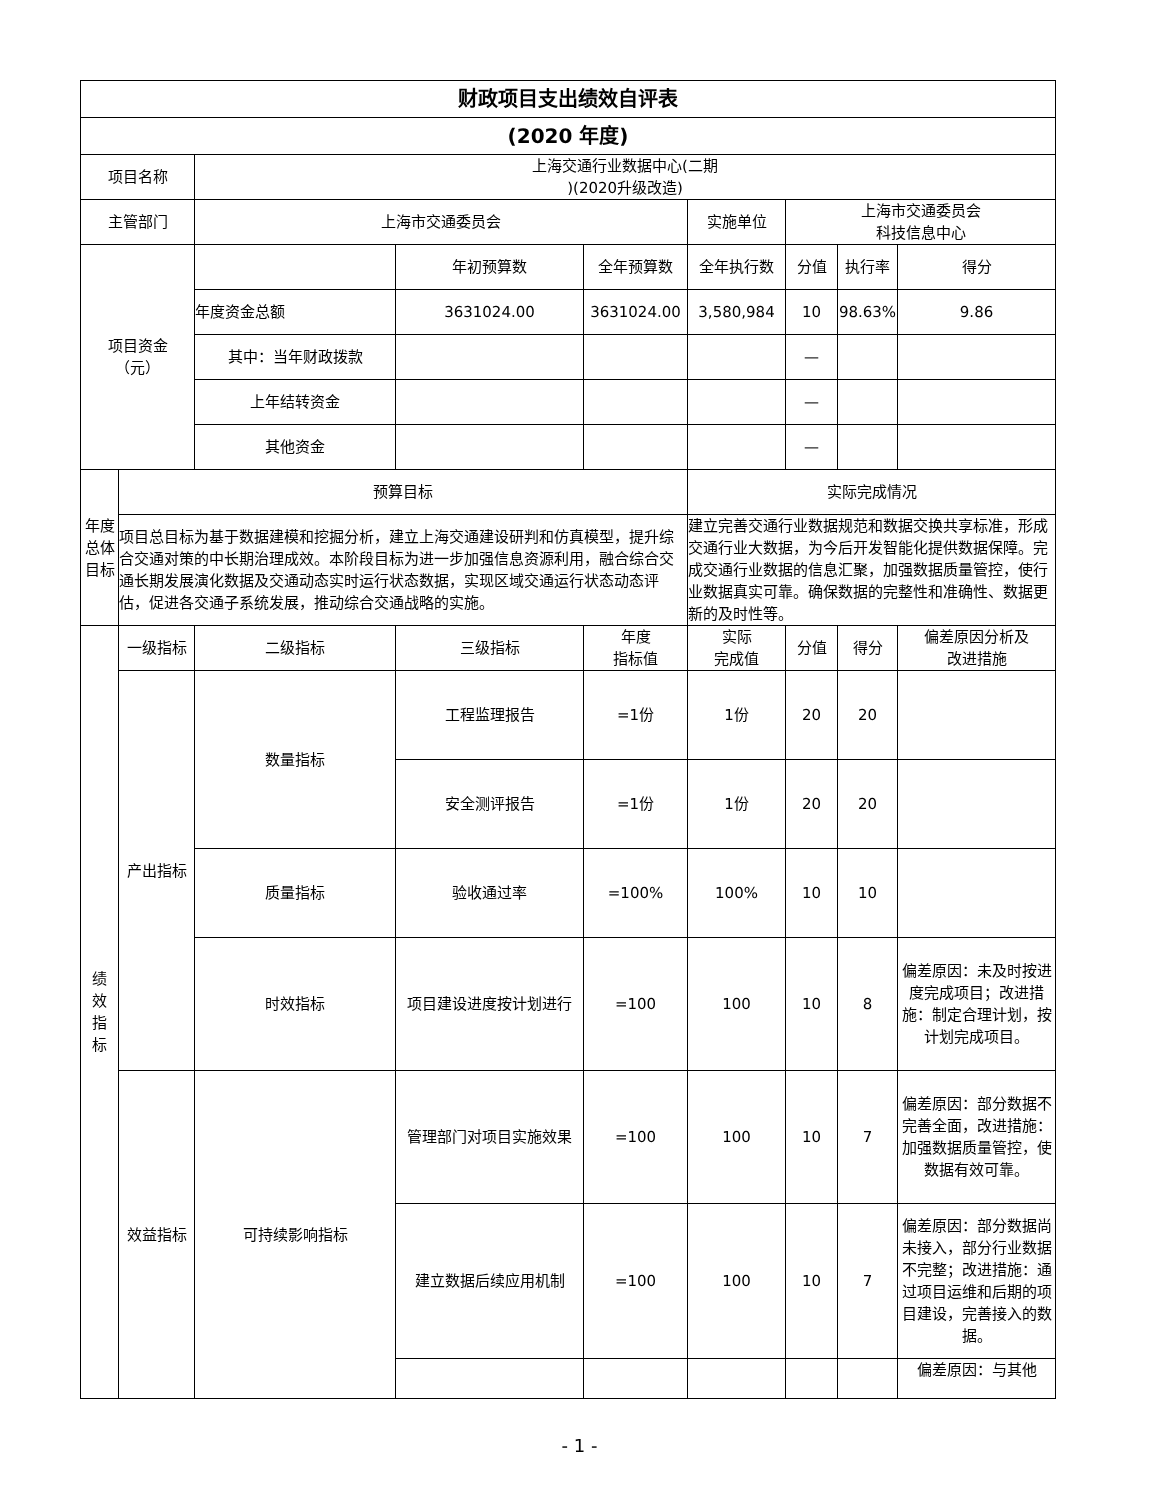| 财政项目支出绩效自评表 | | | | | | | | |
| --- | --- | --- | --- | --- | --- | --- | --- | --- |
| (2020 年度) | | | | | | | | |
| 项目名称 | | 上海交通行业数据中心(二期 )(2020升级改造) | | | | | | |
| 主管部门 | | 上海市交通委员会 | | | 实施单位 | 上海市交通委员会 科技信息中心 | | |
| 项目资金 （元） | | | 年初预算数 | 全年预算数 | 全年执行数 | 分值 | 执行率 | 得分 |
| | | 年度资金总额 | 3631024.00 | 3631024.00 | 3,580,984 | 10 | 98.63% | 9.86 |
| | | 其中：当年财政拨款 | | | | — | | |
| | | 上年结转资金 | | | | — | | |
| | | 其他资金 | | | | — | | |
| 年度 总体 目标 | 预算目标 | | | | 实际完成情况 | | | |
| | 项目总目标为基于数据建模和挖掘分析，建立上海交通建设研判和仿真模型，提升综合交通对策的中长期治理成效。本阶段目标为进一步加强信息资源利用，融合综合交通长期发展演化数据及交通动态实时运行状态数据，实现区域交通运行状态动态评估，促进各交通子系统发展，推动综合交通战略的实施。 | | | | 建立完善交通行业数据规范和数据交换共享标准，形成交通行业大数据，为今后开发智能化提供数据保障。完成交通行业数据的信息汇聚，加强数据质量管控，使行业数据真实可靠。确保数据的完整性和准确性、数据更新的及时性等。 | | | |
| 绩 效 指 标 | 一级指标 | 二级指标 | 三级指标 | 年度 指标值 | 实际 完成值 | 分值 | 得分 | 偏差原因分析及 改进措施 |
| | 产出指标 | 数量指标 | 工程监理报告 | =1份 | 1份 | 20 | 20 | |
| | | | 安全测评报告 | =1份 | 1份 | 20 | 20 | |
| | | 质量指标 | 验收通过率 | =100% | 100% | 10 | 10 | |
| | | 时效指标 | 项目建设进度按计划进行 | =100 | 100 | 10 | 8 | 偏差原因：未及时按进度完成项目；改进措施：制定合理计划，按计划完成项目。 |
| | 效益指标 | 可持续影响指标 | 管理部门对项目实施效果 | =100 | 100 | 10 | 7 | 偏差原因：部分数据不完善全面，改进措施：加强数据质量管控，使数据有效可靠。 |
| | | | 建立数据后续应用机制 | =100 | 100 | 10 | 7 | 偏差原因：部分数据尚未接入，部分行业数据不完整；改进措施：通过项目运维和后期的项目建设，完善接入的数据。 |
| | | | | | | | | 偏差原因：与其他 |
- 1 -